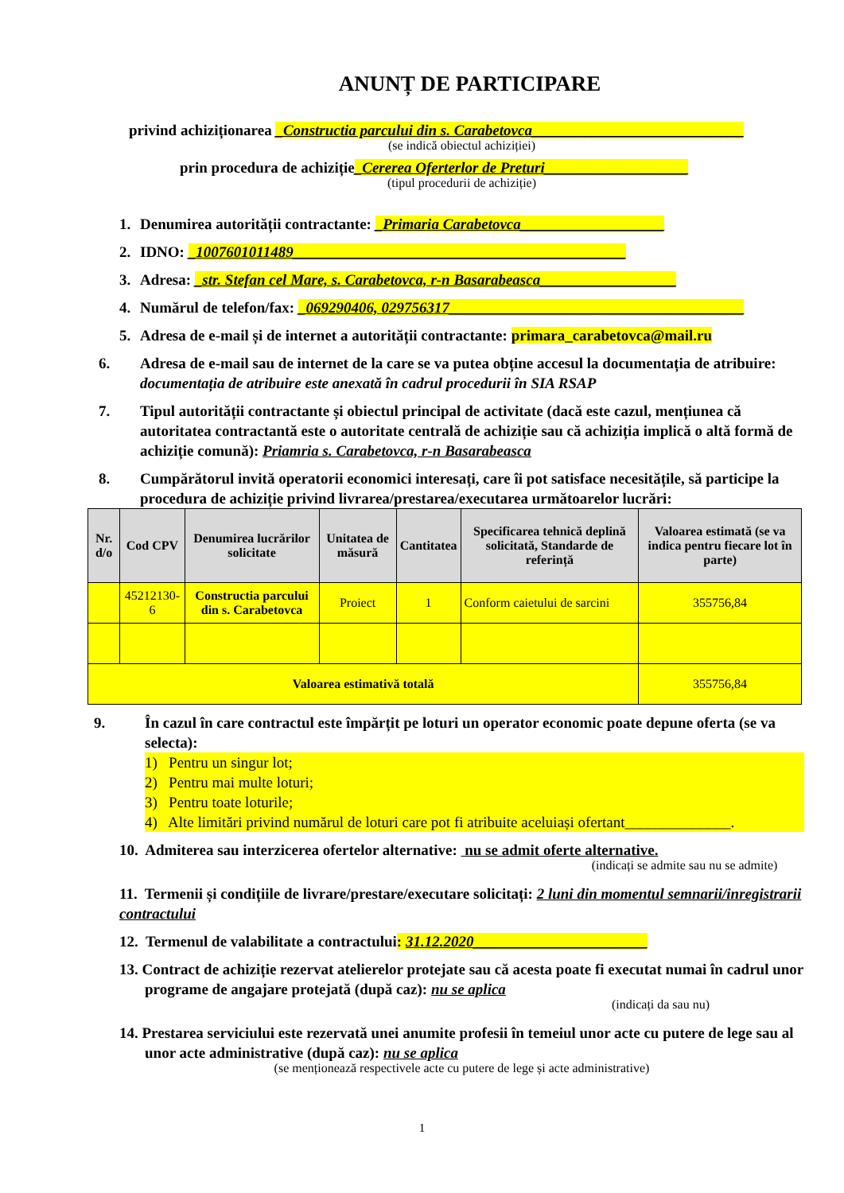ANUNȚ DE PARTICIPARE
privind achiziționarea _Constructia parcului din s. Carabetovca____________________________
(se indică obiectul achiziției)
prin procedura de achiziție_Cererea Oferterlor de Preturi___________________
(tipul procedurii de achiziție)
1. Denumirea autorității contractante: _Primaria Carabetovca___________________
2. IDNO: _1007601011489____________________________________________
3. Adresa: _str. Stefan cel Mare, s. Carabetovca, r-n Basarabeasca__________________
4. Numărul de telefon/fax: _069290406, 029756317_______________________________________
5. Adresa de e-mail și de internet a autorității contractante: primara_carabetovca@mail.ru
6. Adresa de e-mail sau de internet de la care se va putea obține accesul la documentația de atribuire: documentația de atribuire este anexată în cadrul procedurii în SIA RSAP
7. Tipul autorității contractante și obiectul principal de activitate (dacă este cazul, mențiunea că autoritatea contractantă este o autoritate centrală de achiziție sau că achiziția implică o altă formă de achiziție comună): Priamria s. Carabetovca, r-n Basarabeasca
8. Cumpărătorul invită operatorii economici interesați, care îi pot satisface necesitățile, să participe la procedura de achiziție privind livrarea/prestarea/executarea următoarelor lucrări:
| Nr. d/o | Cod CPV | Denumirea lucrărilor solicitate | Unitatea de măsură | Cantitatea | Specificarea tehnică deplină solicitată, Standarde de referință | Valoarea estimată (se va indica pentru fiecare lot în parte) |
| --- | --- | --- | --- | --- | --- | --- |
| | 45212130-6 | Constructia parcului din s. Carabetovca | Proiect | 1 | Conform caietului de sarcini | 355756,84 |
| Valoarea estimativă totală | | | | | | 355756,84 |
9. În cazul în care contractul este împărțit pe loturi un operator economic poate depune oferta (se va selecta):
1) Pentru un singur lot;
2) Pentru mai multe loturi;
3) Pentru toate loturile;
4) Alte limitări privind numărul de loturi care pot fi atribuite aceluiași ofertant______________.
10. Admiterea sau interzicerea ofertelor alternative: nu se admit oferte alternative.
(indicați se admite sau nu se admite)
11. Termenii și condițiile de livrare/prestare/executare solicitați: 2 luni din momentul semnarii/inregistrarii contractului
12. Termenul de valabilitate a contractului: 31.12.2020_______________________
13. Contract de achiziție rezervat atelierelor protejate sau că acesta poate fi executat numai în cadrul unor programe de angajare protejată (după caz): nu se aplica
(indicați da sau nu)
14. Prestarea serviciului este rezervată unei anumite profesii în temeiul unor acte cu putere de lege sau al unor acte administrative (după caz): nu se aplica
(se menționează respectivele acte cu putere de lege și acte administrative)
1